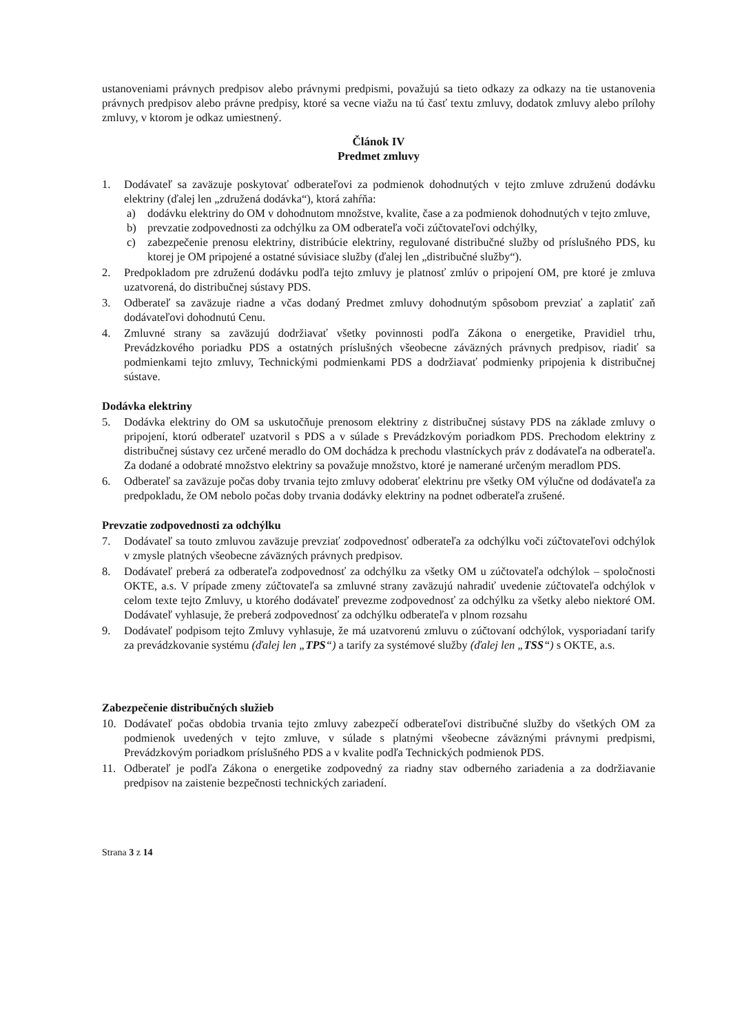ustanoveniami právnych predpisov alebo právnymi predpismi, považujú sa tieto odkazy za odkazy na tie ustanovenia právnych predpisov alebo právne predpisy, ktoré sa vecne viažu na tú časť textu zmluvy, dodatok zmluvy alebo prílohy zmluvy, v ktorom je odkaz umiestnený.
Článok IV
Predmet zmluvy
1. Dodávateľ sa zaväzuje poskytovať odberateľovi za podmienok dohodnutých v tejto zmluve združenú dodávku elektriny (ďalej len „združená dodávka“), ktorá zahŕňa:
a) dodávku elektriny do OM v dohodnutom množstve, kvalite, čase a za podmienok dohodnutých v tejto zmluve,
b) prevzatie zodpovednosti za odchýlku za OM odberateľa voči zúčtovateľovi odchýlky,
c) zabezpečenie prenosu elektriny, distribúcie elektriny, regulované distribučné služby od príslušného PDS, ku ktorej je OM pripojené a ostatné súvisiace služby (ďalej len „distribučné služby“).
2. Predpokladom pre združenú dodávku podľa tejto zmluvy je platnosť zmlúv o pripojení OM, pre ktoré je zmluva uzatvorená, do distribučnej sústavy PDS.
3. Odberateľ sa zaväzuje riadne a včas dodaný Predmet zmluvy dohodnutým spôsobom prevziať a zaplatiť zaň dodávateľovi dohodnutú Cenu.
4. Zmluvné strany sa zaväzujú dodržiavať všetky povinnosti podľa Zákona o energetike, Pravidiel trhu, Prevádzkového poriadku PDS a ostatných príslušných všeobecne záväzných právnych predpisov, riadiť sa podmienkami tejto zmluvy, Technickými podmienkami PDS a dodržiavať podmienky pripojenia k distribučnej sústave.
Dodávka elektriny
5. Dodávka elektriny do OM sa uskutočňuje prenosom elektriny z distribučnej sústavy PDS na základe zmluvy o pripojení, ktorú odberateľ uzatvoril s PDS a v súlade s Prevádzkovým poriadkom PDS. Prechodom elektriny z distribučnej sústavy cez určené meradlo do OM dochádza k prechodu vlastníckych práv z dodávateľa na odberateľa. Za dodané a odobraté množstvo elektriny sa považuje množstvo, ktoré je namerané určeným meradlom PDS.
6. Odberateľ sa zaväzuje počas doby trvania tejto zmluvy odoberať elektrinu pre všetky OM výlučne od dodávateľa za predpokladu, že OM nebolo počas doby trvania dodávky elektriny na podnet odberateľa zrušené.
Prevzatie zodpovednosti za odchýlku
7. Dodávateľ sa touto zmluvou zaväzuje prevziať zodpovednosť odberateľa za odchýlku voči zúčtovateľovi odchýlok v zmysle platných všeobecne záväzných právnych predpisov.
8. Dodávateľ preberá za odberateľa zodpovednosť za odchýlku za všetky OM u zúčtovateľa odchýlok – spoločnosti OKTE, a.s. V prípade zmeny zúčtovateľa sa zmluvné strany zaväzujú nahradiť uvedenie zúčtovateľa odchýlok v celom texte tejto Zmluvy, u ktorého dodávateľ prevezme zodpovednosť za odchýlku za všetky alebo niektoré OM. Dodávateľ vyhlasuje, že preberá zodpovednosť za odchýlku odberateľa v plnom rozsahu
9. Dodávateľ podpisom tejto Zmluvy vyhlasuje, že má uzatvorenú zmluvu o zúčtovaní odchýlok, vysporiadaní tarify za prevádzkovanie systému (ďalej len „TPS“) a tarify za systémové služby (ďalej len „TSS“) s OKTE, a.s.
Zabezpečenie distribučných služieb
10. Dodávateľ počas obdobia trvania tejto zmluvy zabezpečí odberateľovi distribučné služby do všetkých OM za podmienok uvedených v tejto zmluve, v súlade s platnými všeobecne záväznými právnymi predpismi, Prevádzkovým poriadkom príslušného PDS a v kvalite podľa Technických podmienok PDS.
11. Odberateľ je podľa Zákona o energetike zodpovedný za riadny stav odberného zariadenia a za dodržiavanie predpisov na zaistenie bezpečnosti technických zariadení.
Strana 3 z 14